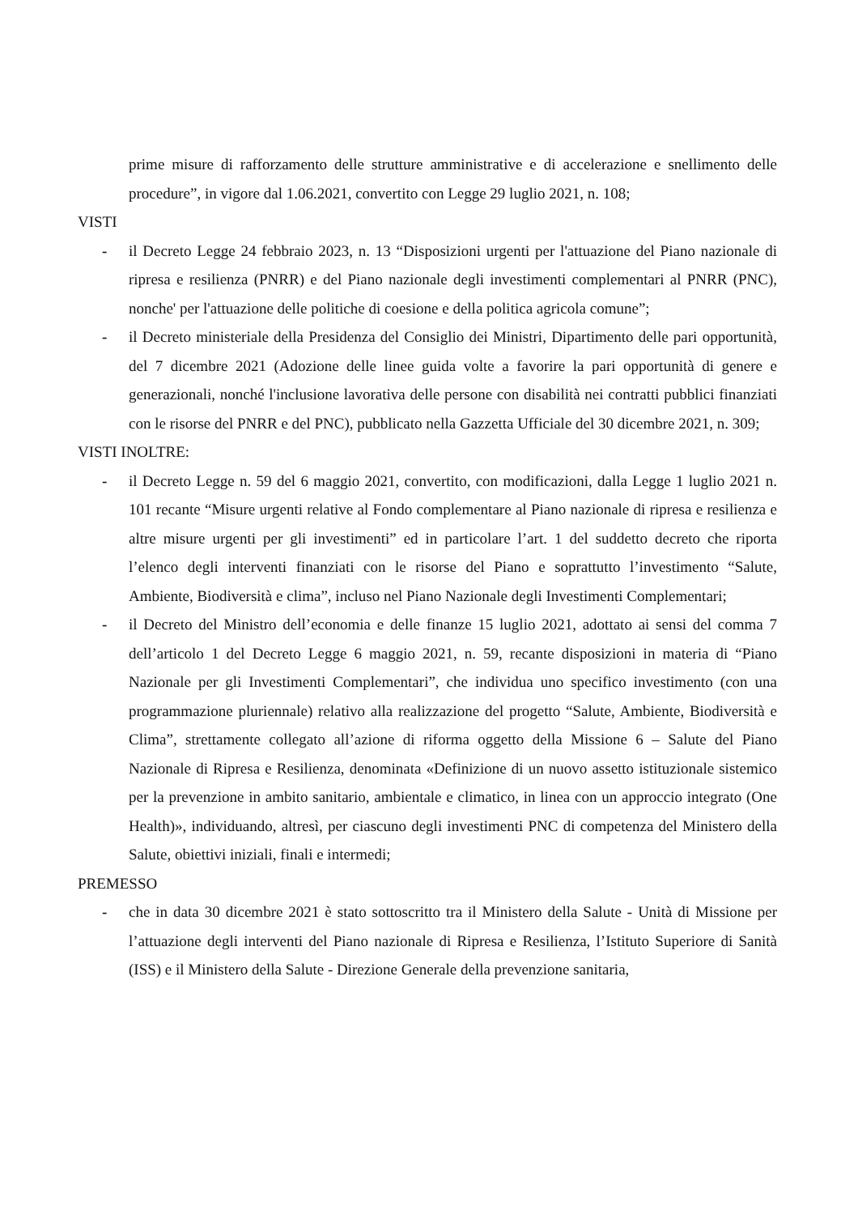prime misure di rafforzamento delle strutture amministrative e di accelerazione e snellimento delle procedure”, in vigore dal 1.06.2021, convertito con Legge 29 luglio 2021, n. 108;
VISTI
- il Decreto Legge 24 febbraio 2023, n. 13 “Disposizioni urgenti per l'attuazione del Piano nazionale di ripresa e resilienza (PNRR) e del Piano nazionale degli investimenti complementari al PNRR (PNC), nonche' per l'attuazione delle politiche di coesione e della politica agricola comune”;
- il Decreto ministeriale della Presidenza del Consiglio dei Ministri, Dipartimento delle pari opportunità, del 7 dicembre 2021 (Adozione delle linee guida volte a favorire la pari opportunità di genere e generazionali, nonché l'inclusione lavorativa delle persone con disabilità nei contratti pubblici finanziati con le risorse del PNRR e del PNC), pubblicato nella Gazzetta Ufficiale del 30 dicembre 2021, n. 309;
VISTI INOLTRE:
- il Decreto Legge n. 59 del 6 maggio 2021, convertito, con modificazioni, dalla Legge 1 luglio 2021 n. 101 recante “Misure urgenti relative al Fondo complementare al Piano nazionale di ripresa e resilienza e altre misure urgenti per gli investimenti” ed in particolare l’art. 1 del suddetto decreto che riporta l’elenco degli interventi finanziati con le risorse del Piano e soprattutto l’investimento “Salute, Ambiente, Biodiversità e clima”, incluso nel Piano Nazionale degli Investimenti Complementari;
- il Decreto del Ministro dell’economia e delle finanze 15 luglio 2021, adottato ai sensi del comma 7 dell’articolo 1 del Decreto Legge 6 maggio 2021, n. 59, recante disposizioni in materia di “Piano Nazionale per gli Investimenti Complementari”, che individua uno specifico investimento (con una programmazione pluriennale) relativo alla realizzazione del progetto “Salute, Ambiente, Biodiversità e Clima”, strettamente collegato all’azione di riforma oggetto della Missione 6 – Salute del Piano Nazionale di Ripresa e Resilienza, denominata «Definizione di un nuovo assetto istituzionale sistemico per la prevenzione in ambito sanitario, ambientale e climatico, in linea con un approccio integrato (One Health)», individuando, altresì, per ciascuno degli investimenti PNC di competenza del Ministero della Salute, obiettivi iniziali, finali e intermedi;
PREMESSO
- che in data 30 dicembre 2021 è stato sottoscritto tra il Ministero della Salute - Unità di Missione per l’attuazione degli interventi del Piano nazionale di Ripresa e Resilienza, l’Istituto Superiore di Sanità (ISS) e il Ministero della Salute - Direzione Generale della prevenzione sanitaria,